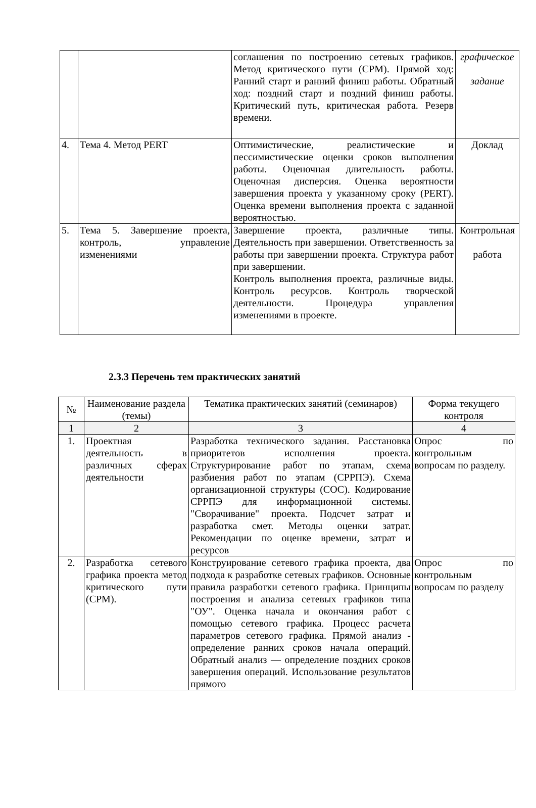| | | соглашения по построению сетевых графиков. Метод критического пути (СРМ). Прямой ход: Ранний старт и ранний финиш работы. Обратный ход: поздний старт и поздний финиш работы. Критический путь, критическая работа. Резерв времени. | графическое задание |
| 4. | Тема 4. Метод PERT | Оптимистические, реалистические и пессимистические оценки сроков выполнения работы. Оценочная длительность работы. Оценочная дисперсия. Оценка вероятности завершения проекта у указанному сроку (PERT). Оценка времени выполнения проекта с заданной вероятностью. | Доклад |
| 5. | Тема 5. Завершение проекта, контроль, управление изменениями | Завершение проекта, различные типы. Деятельность при завершении. Ответственность за работы при завершении проекта. Структура работ при завершении. Контроль выполнения проекта, различные виды. Контроль ресурсов. Контроль творческой деятельности. Процедура управления изменениями в проекте. | Контрольная работа |
2.3.3 Перечень тем практических занятий
| № | Наименование раздела (темы) | Тематика практических занятий (семинаров) | Форма текущего контроля |
| --- | --- | --- | --- |
| 1 | 2 | 3 | 4 |
| 1. | Проектная деятельность в различных сферах деятельности | Разработка технического задания. Расстановка приоритетов исполнения проекта. Структурирование работ по этапам, схема разбиения работ по этапам (СРРПЭ). Схема организационной структуры (СОС). Кодирование СРРПЭ для информационной системы. "Сворачивание" проекта. Подсчет затрат и разработка смет. Методы оценки затрат. Рекомендации по оценке времени, затрат и ресурсов | Опрос по контрольным вопросам по разделу. |
| 2. | Разработка сетевого графика проекта метод критического пути (СРМ). | Конструирование сетевого графика проекта, два подхода к разработке сетевых графиков. Основные правила разработки сетевого графика. Принципы построения и анализа сетевых графиков типа "ОУ". Оценка начала и окончания работ с помощью сетевого графика. Процесс расчета параметров сетевого графика. Прямой анализ - определение ранних сроков начала операций. Обратный анализ — определение поздних сроков завершения операций. Использование результатов прямого | Опрос по контрольным вопросам по разделу |